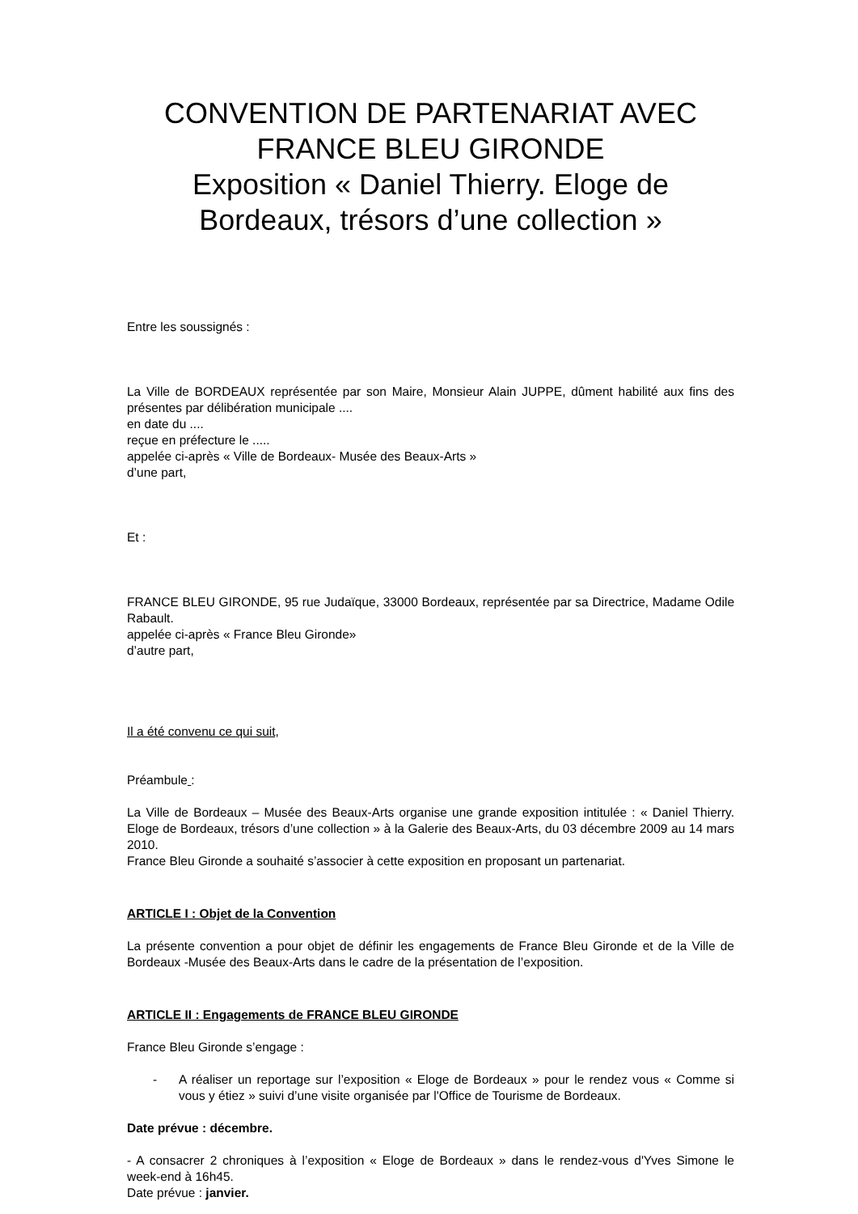CONVENTION DE PARTENARIAT AVEC FRANCE BLEU GIRONDE
Exposition « Daniel Thierry. Eloge de Bordeaux, trésors d’une collection »
Entre les soussignés :
La Ville de BORDEAUX représentée par son Maire, Monsieur Alain JUPPE, dûment habilité aux fins des présentes par délibération municipale ....
en date du ....
reçue en préfecture le .....
appelée ci-après « Ville de Bordeaux- Musée des Beaux-Arts »
d’une part,
Et :
FRANCE BLEU GIRONDE, 95 rue Judaïque, 33000 Bordeaux, représentée par sa Directrice, Madame Odile Rabault.
appelée ci-après « France Bleu Gironde»
d’autre part,
Il a été convenu ce qui suit,
Préambule :
La Ville de Bordeaux – Musée des Beaux-Arts organise une grande exposition intitulée : « Daniel Thierry. Eloge de Bordeaux, trésors d’une collection » à la Galerie des Beaux-Arts, du 03 décembre 2009 au 14 mars 2010.
France Bleu Gironde a souhaité s’associer à cette exposition en proposant un partenariat.
ARTICLE I : Objet de la Convention
La présente convention a pour objet de définir les engagements de France Bleu Gironde et de la Ville de Bordeaux -Musée des Beaux-Arts dans le cadre de la présentation de l’exposition.
ARTICLE II : Engagements de FRANCE BLEU GIRONDE
France Bleu Gironde s’engage :
- A réaliser un reportage sur l’exposition « Eloge de Bordeaux » pour le rendez vous « Comme si vous y étiez » suivi d’une visite organisée par l'Office de Tourisme de Bordeaux.
Date prévue : décembre.
- A consacrer 2 chroniques à l’exposition « Eloge de Bordeaux » dans le rendez-vous d'Yves Simone le week-end à 16h45.
Date prévue : janvier.